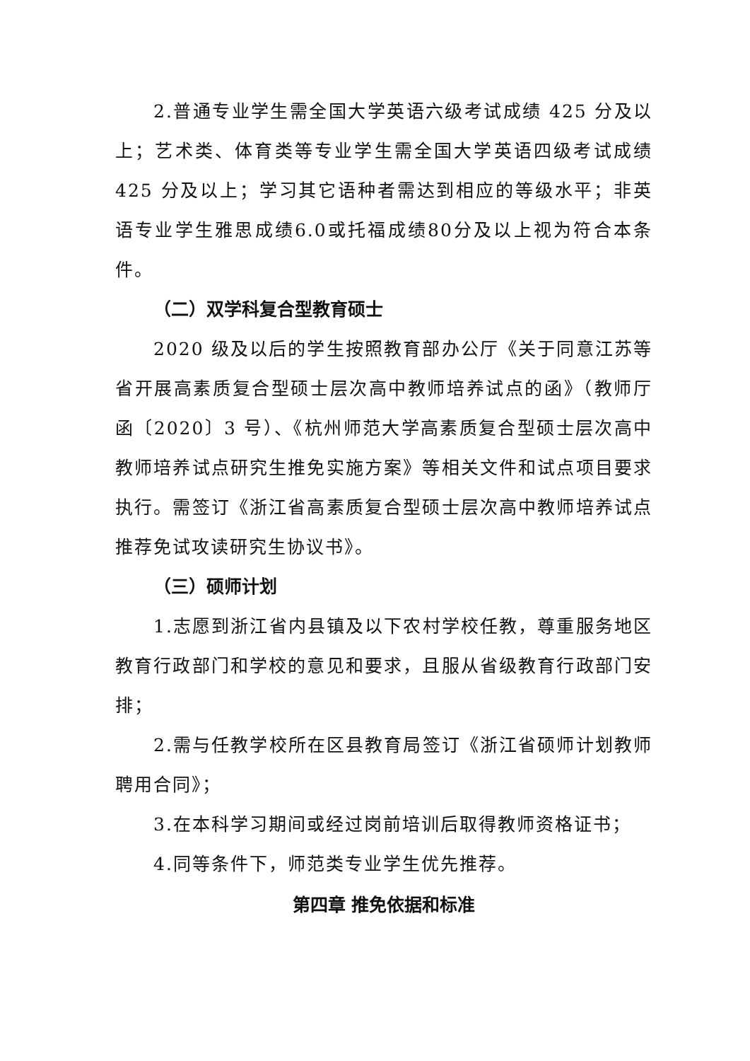2.普通专业学生需全国大学英语六级考试成绩 425 分及以上；艺术类、体育类等专业学生需全国大学英语四级考试成绩425 分及以上；学习其它语种者需达到相应的等级水平；非英语专业学生雅思成绩6.0或托福成绩80分及以上视为符合本条件。
（二）双学科复合型教育硕士
2020 级及以后的学生按照教育部办公厅《关于同意江苏等省开展高素质复合型硕士层次高中教师培养试点的函》（教师厅函〔2020〕3 号）、《杭州师范大学高素质复合型硕士层次高中教师培养试点研究生推免实施方案》等相关文件和试点项目要求执行。需签订《浙江省高素质复合型硕士层次高中教师培养试点推荐免试攻读研究生协议书》。
（三）硕师计划
1.志愿到浙江省内县镇及以下农村学校任教，尊重服务地区教育行政部门和学校的意见和要求，且服从省级教育行政部门安排；
2.需与任教学校所在区县教育局签订《浙江省硕师计划教师聘用合同》；
3.在本科学习期间或经过岗前培训后取得教师资格证书；
4.同等条件下，师范类专业学生优先推荐。
第四章 推免依据和标准